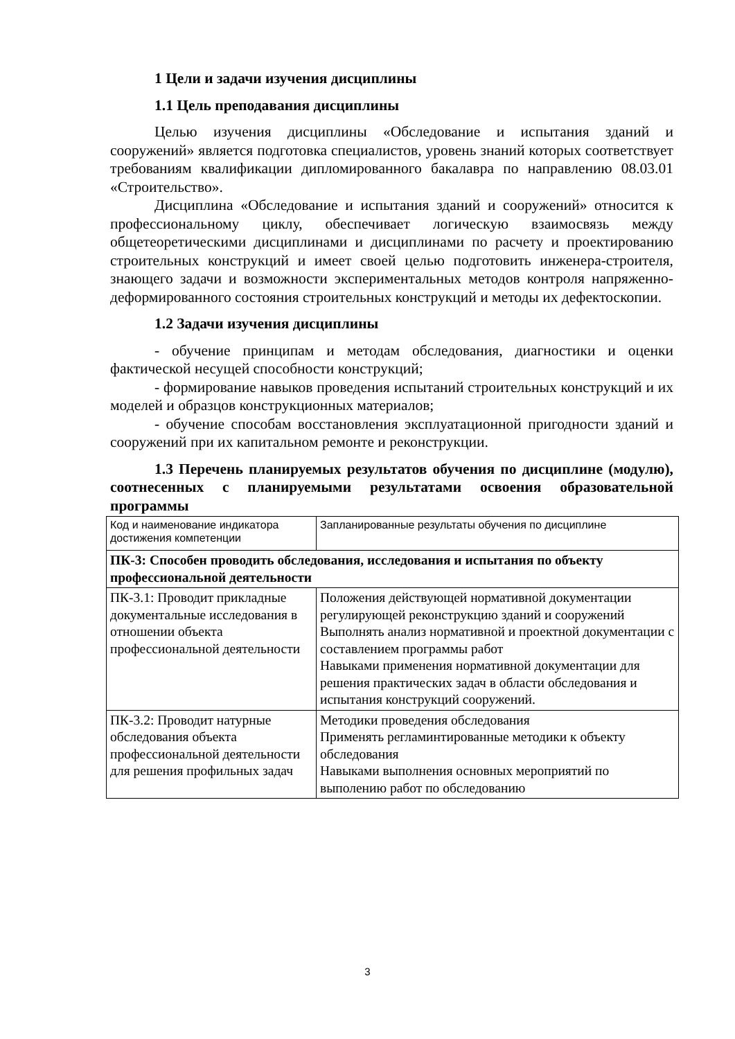1 Цели и задачи изучения дисциплины
1.1 Цель преподавания дисциплины
Целью изучения дисциплины «Обследование и испытания зданий и сооружений» является подготовка специалистов, уровень знаний которых соответствует требованиям квалификации дипломированного бакалавра по направлению 08.03.01 «Строительство».
Дисциплина «Обследование и испытания зданий и сооружений» относится к профессиональному циклу, обеспечивает логическую взаимосвязь между общетеоретическими дисциплинами и дисциплинами по расчету и проектированию строительных конструкций и имеет своей целью подготовить инженера-строителя, знающего задачи и возможности экспериментальных методов контроля напряженно-деформированного состояния строительных конструкций и методы их дефектоскопии.
1.2 Задачи изучения дисциплины
- обучение принципам и методам обследования, диагностики и оценки фактической несущей способности конструкций;
- формирование навыков проведения испытаний строительных конструкций и их моделей и образцов конструкционных материалов;
- обучение способам восстановления эксплуатационной пригодности зданий и сооружений при их капитальном ремонте и реконструкции.
1.3 Перечень планируемых результатов обучения по дисциплине (модулю), соотнесенных с планируемыми результатами освоения образовательной программы
| Код и наименование индикатора достижения компетенции | Запланированные результаты обучения по дисциплине |
| ПК-3: Способен проводить обследования, исследования и испытания по объекту профессиональной деятельности | |
| ПК-3.1: Проводит прикладные документальные исследования в отношении объекта профессиональной деятельности | Положения действующей нормативной документации регулирующей реконструкцию зданий и сооружений Выполнять анализ нормативной и проектной документации с составлением программы работ Навыками применения нормативной документации для решения практических задач в области обследования и испытания конструкций сооружений. |
| ПК-3.2: Проводит натурные обследования объекта профессиональной деятельности для решения профильных задач | Методики проведения обследования Применять регламинтированные методики к объекту обследования Навыками выполнения основных мероприятий по выполению работ по обследованию |
3